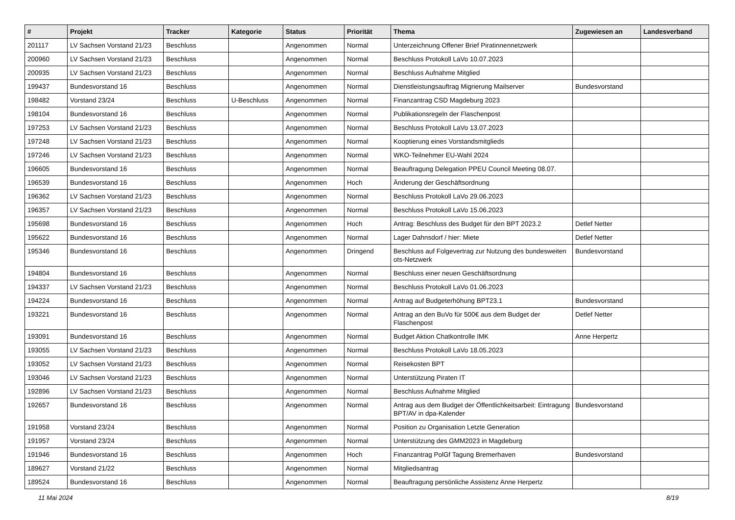| # | Projekt | Tracker | Kategorie | Status | Priorität | Thema | Zugewiesen an | Landesverband |
| --- | --- | --- | --- | --- | --- | --- | --- | --- |
| 201117 | LV Sachsen Vorstand 21/23 | Beschluss | | Angenommen | Normal | Unterzeichnung Offener Brief Piratinnennetzwerk | | |
| 200960 | LV Sachsen Vorstand 21/23 | Beschluss | | Angenommen | Normal | Beschluss Protokoll LaVo 10.07.2023 | | |
| 200935 | LV Sachsen Vorstand 21/23 | Beschluss | | Angenommen | Normal | Beschluss Aufnahme Mitglied | | |
| 199437 | Bundesvorstand 16 | Beschluss | | Angenommen | Normal | Dienstleistungsauftrag Migrierung Mailserver | Bundesvorstand | |
| 198482 | Vorstand 23/24 | Beschluss | U-Beschluss | Angenommen | Normal | Finanzantrag CSD Magdeburg 2023 | | |
| 198104 | Bundesvorstand 16 | Beschluss | | Angenommen | Normal | Publikationsregeln der Flaschenpost | | |
| 197253 | LV Sachsen Vorstand 21/23 | Beschluss | | Angenommen | Normal | Beschluss Protokoll LaVo 13.07.2023 | | |
| 197248 | LV Sachsen Vorstand 21/23 | Beschluss | | Angenommen | Normal | Kooptierung eines Vorstandsmitglieds | | |
| 197246 | LV Sachsen Vorstand 21/23 | Beschluss | | Angenommen | Normal | WKO-Teilnehmer EU-Wahl 2024 | | |
| 196605 | Bundesvorstand 16 | Beschluss | | Angenommen | Normal | Beauftragung Delegation PPEU Council Meeting 08.07. | | |
| 196539 | Bundesvorstand 16 | Beschluss | | Angenommen | Hoch | Änderung der Geschäftsordnung | | |
| 196362 | LV Sachsen Vorstand 21/23 | Beschluss | | Angenommen | Normal | Beschluss Protokoll LaVo 29.06.2023 | | |
| 196357 | LV Sachsen Vorstand 21/23 | Beschluss | | Angenommen | Normal | Beschluss Protokoll LaVo 15.06.2023 | | |
| 195698 | Bundesvorstand 16 | Beschluss | | Angenommen | Hoch | Antrag: Beschluss des Budget für den BPT 2023.2 | Detlef Netter | |
| 195622 | Bundesvorstand 16 | Beschluss | | Angenommen | Normal | Lager Dahnsdorf / hier: Miete | Detlef Netter | |
| 195346 | Bundesvorstand 16 | Beschluss | | Angenommen | Dringend | Beschluss auf Folgevertrag zur Nutzung des bundesweiten ots-Netzwerk | Bundesvorstand | |
| 194804 | Bundesvorstand 16 | Beschluss | | Angenommen | Normal | Beschluss einer neuen Geschäftsordnung | | |
| 194337 | LV Sachsen Vorstand 21/23 | Beschluss | | Angenommen | Normal | Beschluss Protokoll LaVo 01.06.2023 | | |
| 194224 | Bundesvorstand 16 | Beschluss | | Angenommen | Normal | Antrag auf Budgeterhöhung BPT23.1 | Bundesvorstand | |
| 193221 | Bundesvorstand 16 | Beschluss | | Angenommen | Normal | Antrag an den BuVo für 500€ aus dem Budget der Flaschenpost | Detlef Netter | |
| 193091 | Bundesvorstand 16 | Beschluss | | Angenommen | Normal | Budget Aktion Chatkontrolle IMK | Anne Herpertz | |
| 193055 | LV Sachsen Vorstand 21/23 | Beschluss | | Angenommen | Normal | Beschluss Protokoll LaVo 18.05.2023 | | |
| 193052 | LV Sachsen Vorstand 21/23 | Beschluss | | Angenommen | Normal | Reisekosten BPT | | |
| 193046 | LV Sachsen Vorstand 21/23 | Beschluss | | Angenommen | Normal | Unterstützung Piraten IT | | |
| 192896 | LV Sachsen Vorstand 21/23 | Beschluss | | Angenommen | Normal | Beschluss Aufnahme Mitglied | | |
| 192657 | Bundesvorstand 16 | Beschluss | | Angenommen | Normal | Antrag aus dem Budget der Öffentlichkeitsarbeit: Eintragung BPT/AV in dpa-Kalender | Bundesvorstand | |
| 191958 | Vorstand 23/24 | Beschluss | | Angenommen | Normal | Position zu Organisation Letzte Generation | | |
| 191957 | Vorstand 23/24 | Beschluss | | Angenommen | Normal | Unterstützung des GMM2023 in Magdeburg | | |
| 191946 | Bundesvorstand 16 | Beschluss | | Angenommen | Hoch | Finanzantrag PolGf Tagung Bremerhaven | Bundesvorstand | |
| 189627 | Vorstand 21/22 | Beschluss | | Angenommen | Normal | Mitgliedsantrag | | |
| 189524 | Bundesvorstand 16 | Beschluss | | Angenommen | Normal | Beauftragung persönliche Assistenz Anne Herpertz | | |
11 Mai 2024 8/19